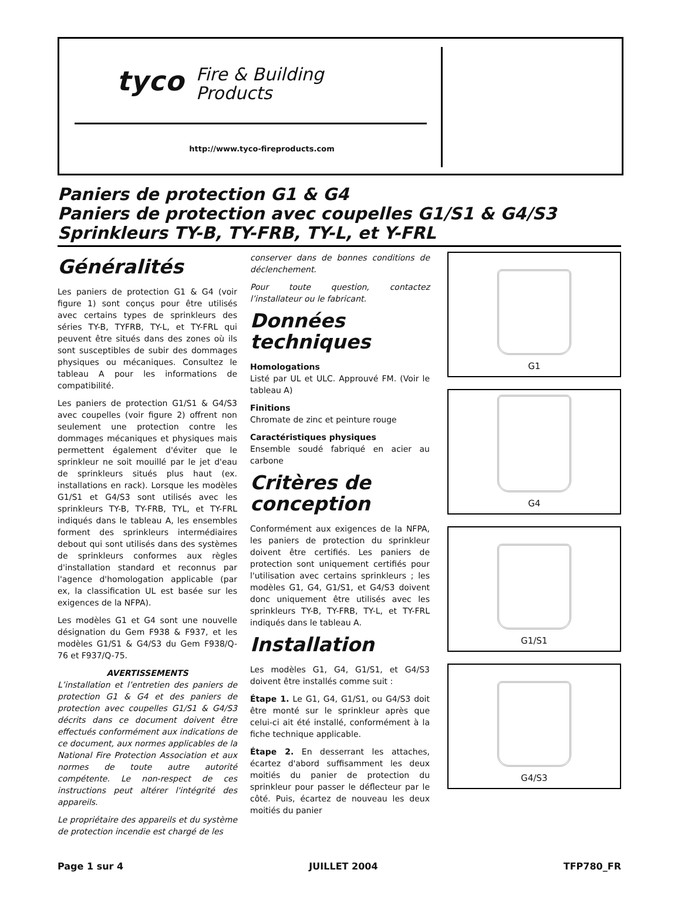tyco Fire & Building
Products
http://www.tyco-fireproducts.com
Paniers de protection G1 & G4
Paniers de protection avec coupelles G1/S1 & G4/S3
Sprinkleurs TY-B, TY-FRB, TY-L, et Y-FRL
Généralités
Les paniers de protection G1 & G4 (voir figure 1) sont conçus pour être utilisés avec certains types de sprinkleurs des séries TY-B, TYFRB, TY-L, et TY-FRL qui peuvent être situés dans des zones où ils sont susceptibles de subir des dommages physiques ou mécaniques. Consultez le tableau A pour les informations de compatibilité.
Les paniers de protection G1/S1 & G4/S3 avec coupelles (voir figure 2) offrent non seulement une protection contre les dommages mécaniques et physiques mais permettent également d'éviter que le sprinkleur ne soit mouillé par le jet d'eau de sprinkleurs situés plus haut (ex. installations en rack). Lorsque les modèles G1/S1 et G4/S3 sont utilisés avec les sprinkleurs TY-B, TY-FRB, TYL, et TY-FRL indiqués dans le tableau A, les ensembles forment des sprinkleurs intermédiaires debout qui sont utilisés dans des systèmes de sprinkleurs conformes aux règles d'installation standard et reconnus par l'agence d'homologation applicable (par ex, la classification UL est basée sur les exigences de la NFPA).
Les modèles G1 et G4 sont une nouvelle désignation du Gem F938 & F937, et les modèles G1/S1 & G4/S3 du Gem F938/Q-76 et F937/Q-75.
AVERTISSEMENTS
L’installation et l’entretien des paniers de protection G1 & G4 et des paniers de protection avec coupelles G1/S1 & G4/S3 décrits dans ce document doivent être effectués conformément aux indications de ce document, aux normes applicables de la National Fire Protection Association et aux normes de toute autre autorité compétente. Le non-respect de ces instructions peut altérer l'intégrité des appareils.
Le propriétaire des appareils et du système de protection incendie est chargé de les
conserver dans de bonnes conditions de déclenchement.
Pour toute question, contactez l’installateur ou le fabricant.
Données techniques
Homologations
Listé par UL et ULC. Approuvé FM. (Voir le tableau A)
Finitions
Chromate de zinc et peinture rouge
Caractéristiques physiques
Ensemble soudé fabriqué en acier au carbone
Critères de conception
Conformément aux exigences de la NFPA, les paniers de protection du sprinkleur doivent être certifiés. Les paniers de protection sont uniquement certifiés pour l'utilisation avec certains sprinkleurs ; les modèles G1, G4, G1/S1, et G4/S3 doivent donc uniquement être utilisés avec les sprinkleurs TY-B, TY-FRB, TY-L, et TY-FRL indiqués dans le tableau A.
Installation
Les modèles G1, G4, G1/S1, et G4/S3 doivent être installés comme suit :
Étape 1. Le G1, G4, G1/S1, ou G4/S3 doit être monté sur le sprinkleur après que celui-ci ait été installé, conformément à la fiche technique applicable.
Étape 2. En desserrant les attaches, écartez d'abord suffisamment les deux moitiés du panier de protection du sprinkleur pour passer le déflecteur par le côté. Puis, écartez de nouveau les deux moitiés du panier
G1
G4
G1/S1
G4/S3
Page 1 sur 4 JUILLET 2004 TFP780_FR